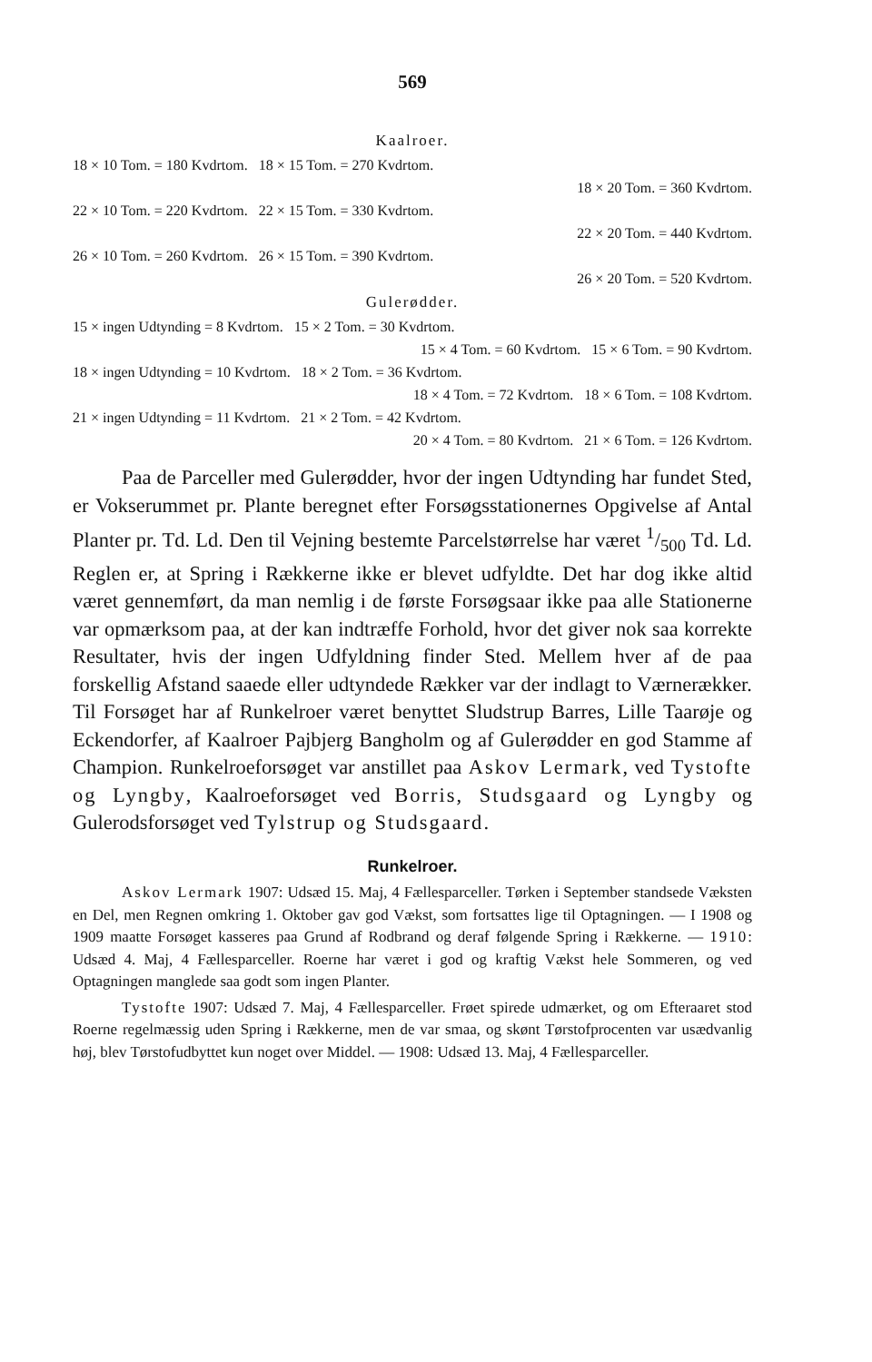569
Kaalroer.
18 × 10 Tom. = 180 Kvdrtom. 18 × 15 Tom. = 270 Kvdrtom.
18 × 20 Tom. = 360 Kvdrtom.
22 × 10 Tom. = 220 Kvdrtom. 22 × 15 Tom. = 330 Kvdrtom.
22 × 20 Tom. = 440 Kvdrtom.
26 × 10 Tom. = 260 Kvdrtom. 26 × 15 Tom. = 390 Kvdrtom.
26 × 20 Tom. = 520 Kvdrtom.
Gulerødder.
15 × ingen Udtynding = 8 Kvdrtom. 15 × 2 Tom. = 30 Kvdrtom.
15 × 4 Tom. = 60 Kvdrtom. 15 × 6 Tom. = 90 Kvdrtom.
18 × ingen Udtynding = 10 Kvdrtom. 18 × 2 Tom. = 36 Kvdrtom.
18 × 4 Tom. = 72 Kvdrtom. 18 × 6 Tom. = 108 Kvdrtom.
21 × ingen Udtynding = 11 Kvdrtom. 21 × 2 Tom. = 42 Kvdrtom.
20 × 4 Tom. = 80 Kvdrtom. 21 × 6 Tom. = 126 Kvdrtom.
Paa de Parceller med Gulerødder, hvor der ingen Udtynding har fundet Sted, er Vokserummet pr. Plante beregnet efter Forsøgsstationernes Opgivelse af Antal Planter pr. Td. Ld. Den til Vejning bestemte Parcelstørrelse har været 1/500 Td. Ld. Reglen er, at Spring i Rækkerne ikke er blevet udfyldte. Det har dog ikke altid været gennemført, da man nemlig i de første Forsøgsaar ikke paa alle Stationerne var opmærksom paa, at der kan indtræffe Forhold, hvor det giver nok saa korrekte Resultater, hvis der ingen Udfyldning finder Sted. Mellem hver af de paa forskellig Afstand saaede eller udtyndede Rækker var der indlagt to Værnerækker. Til Forsøget har af Runkelroer været benyttet Sludstrup Barres, Lille Taarøje og Eckendorfer, af Kaalroer Pajbjerg Bangholm og af Gulerødder en god Stamme af Champion. Runkelroeforsøget var anstillet paa Askov Lermark, ved Tystofte og Lyngby, Kaalroeforsøget ved Borris, Studsgaard og Lyngby og Gulerodsforsøget ved Tylstrup og Studsgaard.
Runkelroer.
Askov Lermark 1907: Udsæd 15. Maj, 4 Fællesparceller. Tørken i September standsede Væksten en Del, men Regnen omkring 1. Oktober gav god Vækst, som fortsattes lige til Optagningen. — I 1908 og 1909 maatte Forsøget kasseres paa Grund af Rodbrand og deraf følgende Spring i Rækkerne. — 1910: Udsæd 4. Maj, 4 Fællesparceller. Roerne har været i god og kraftig Vækst hele Sommeren, og ved Optagningen manglede saa godt som ingen Planter.
Tystofte 1907: Udsæd 7. Maj, 4 Fællesparceller. Frøet spirede udmærket, og om Efteraaret stod Roerne regelmæssig uden Spring i Rækkerne, men de var smaa, og skønt Tørstofprocenten var usædvanlig høj, blev Tørstofudbyttet kun noget over Middel. — 1908: Udsæd 13. Maj, 4 Fællesparceller.